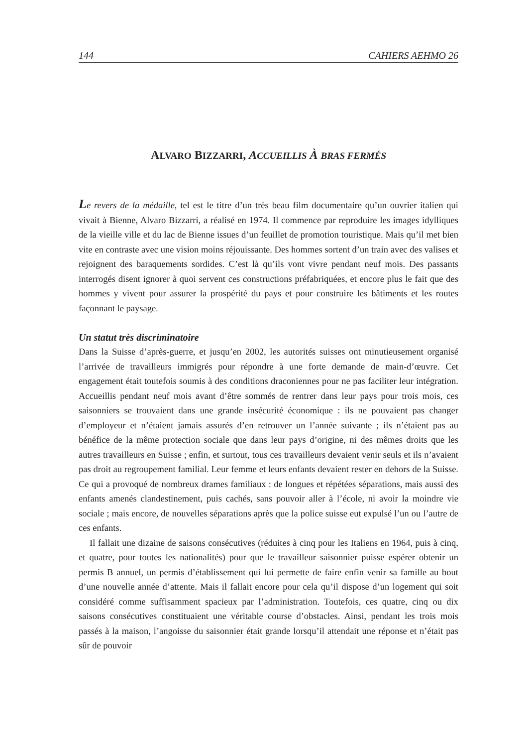144 CAHIERS AEHMO 26
ALVARO BIZZARRI, ACCUEILLIS À BRAS FERMÉS
Le revers de la médaille, tel est le titre d’un très beau film documentaire qu’un ouvrier italien qui vivait à Bienne, Alvaro Bizzarri, a réalisé en 1974. Il commence par reproduire les images idylliques de la vieille ville et du lac de Bienne issues d’un feuillet de promotion touristique. Mais qu’il met bien vite en contraste avec une vision moins réjouissante. Des hommes sortent d’un train avec des valises et rejoignent des baraquements sordides. C’est là qu’ils vont vivre pendant neuf mois. Des passants interrogés disent ignorer à quoi servent ces constructions préfabriquées, et encore plus le fait que des hommes y vivent pour assurer la prospérité du pays et pour construire les bâtiments et les routes façonnant le paysage.
Un statut très discriminatoire
Dans la Suisse d’après-guerre, et jusqu’en 2002, les autorités suisses ont minutieusement organisé l’arrivée de travailleurs immigrés pour répondre à une forte demande de main-d’œuvre. Cet engagement était toutefois soumis à des conditions draconiennes pour ne pas faciliter leur intégration. Accueillis pendant neuf mois avant d’être sommés de rentrer dans leur pays pour trois mois, ces saisonniers se trouvaient dans une grande insécurité économique : ils ne pouvaient pas changer d’employeur et n’étaient jamais assurés d’en retrouver un l’année suivante ; ils n’étaient pas au bénéfice de la même protection sociale que dans leur pays d’origine, ni des mêmes droits que les autres travailleurs en Suisse ; enfin, et surtout, tous ces travailleurs devaient venir seuls et ils n’avaient pas droit au regroupement familial. Leur femme et leurs enfants devaient rester en dehors de la Suisse. Ce qui a provoqué de nombreux drames familiaux : de longues et répétées séparations, mais aussi des enfants amenés clandestinement, puis cachés, sans pouvoir aller à l’école, ni avoir la moindre vie sociale ; mais encore, de nouvelles séparations après que la police suisse eut expulsé l’un ou l’autre de ces enfants.
Il fallait une dizaine de saisons consécutives (réduites à cinq pour les Italiens en 1964, puis à cinq, et quatre, pour toutes les nationalités) pour que le travailleur saisonnier puisse espérer obtenir un permis B annuel, un permis d’établissement qui lui permette de faire enfin venir sa famille au bout d’une nouvelle année d’attente. Mais il fallait encore pour cela qu’il dispose d’un logement qui soit considéré comme suffisamment spacieux par l’administration. Toutefois, ces quatre, cinq ou dix saisons consécutives constituaient une véritable course d’obstacles. Ainsi, pendant les trois mois passés à la maison, l’angoisse du saisonnier était grande lorsqu’il attendait une réponse et n’était pas sûr de pouvoir